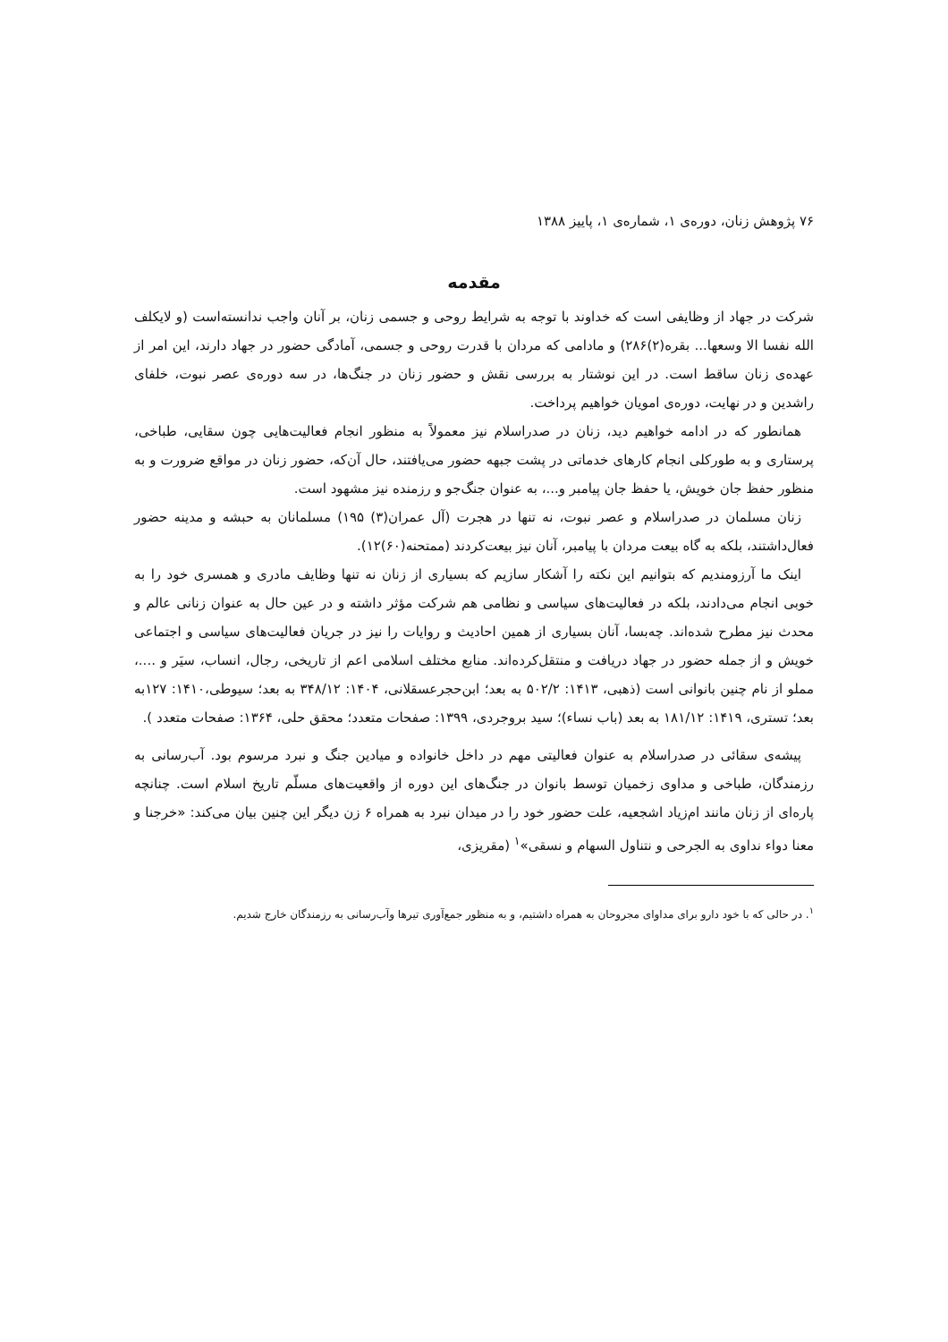۷۶ پژوهش زنان، دوره‌ی ۱، شماره‌ی ۱، پاییز ۱۳۸۸
مقدمه
شرکت در جهاد از وظایفی است که خداوند با توجه به شرایط روحی و جسمی زنان، بر آنان واجب ندانسته‌است (و لایکلف الله نفسا الا وسعها... بقره(۲)۲۸۶) و مادامی که مردان با قدرت روحی و جسمی، آمادگی حضور در جهاد دارند، این امر از عهده‌ی زنان ساقط است. در این نوشتار به بررسی نقش و حضور زنان در جنگ‌ها، در سه دوره‌ی عصر نبوت، خلفای راشدین و در نهایت، دوره‌ی امویان خواهیم پرداخت.
همانطور که در ادامه خواهیم دید، زنان در صدراسلام نیز معمولاً به منظور انجام فعالیت‌هایی چون سقایی، طباخی، پرستاری و به طورکلی انجام کارهای خدماتی در پشت جبهه حضور می‌یافتند، حال آن‌که، حضور زنان در مواقع ضرورت و به منظور حفظ جان خویش، یا حفظ جان پیامبر و...، به عنوان جنگ‌جو و رزمنده نیز مشهود است.
زنان مسلمان در صدراسلام و عصر نبوت، نه تنها در هجرت (آل عمران(۳) ۱۹۵) مسلمانان به حبشه و مدینه حضور فعال‌داشتند، بلکه به گاه بیعت مردان با پیامبر، آنان نیز بیعت‌کردند (ممتحنه(۶۰)۱۲).
اینک ما آرزومندیم که بتوانیم این نکته را آشکار سازیم که بسیاری از زنان نه تنها وظایف مادری و همسری خود را به خوبی انجام می‌دادند، بلکه در فعالیت‌های سیاسی و نظامی هم شرکت مؤثر داشته و در عین حال به عنوان زنانی عالم و محدث نیز مطرح شده‌اند. چه‌بسا، آنان بسیاری از همین احادیث و روایات را نیز در جریان فعالیت‌های سیاسی و اجتماعی خویش و از جمله حضور در جهاد دریافت و منتقل‌کرده‌اند. منابع مختلف اسلامی اعم از تاریخی، رجال، انساب، سیَر و ....، مملو از نام چنین بانوانی است (ذهبی، ۱۴۱۳: ۵۰۲/۲ به بعد؛ ابن‌حجرعسقلانی، ۱۴۰۴: ۳۴۸/۱۲ به بعد؛ سیوطی،۱۴۱۰: ۱۲۷به بعد؛ تستری، ۱۴۱۹: ۱۸۱/۱۲ به بعد (باب نساء)؛ سید بروجردی، ۱۳۹۹: صفحات متعدد؛ محقق حلی، ۱۳۶۴: صفحات متعدد ).
پیشه‌ی سقائی در صدراسلام به عنوان فعالیتی مهم در داخل خانواده و میادین جنگ و نبرد مرسوم بود. آب‌رسانی به رزمندگان، طباخی و مداوی زخمیان توسط بانوان در جنگ‌های این دوره از واقعیت‌های مسلّم تاریخ اسلام است. چنانچه پاره‌ای از زنان مانند ام‌زیاد اشجعیه، علت حضور خود را در میدان نبرد به همراه ۶ زن دیگر این چنین بیان می‌کند: «خرجنا و معنا دواء نداوی به الجرحی و نتناول السهام و نسقی»<sup>۱</sup> (مقریزی،
<sup>۱</sup>. در حالی که با خود دارو برای مداوای مجروحان به همراه داشتیم، و به منظور جمع‌آوری تیرها وآب‌رسانی به رزمندگان خارج شدیم.